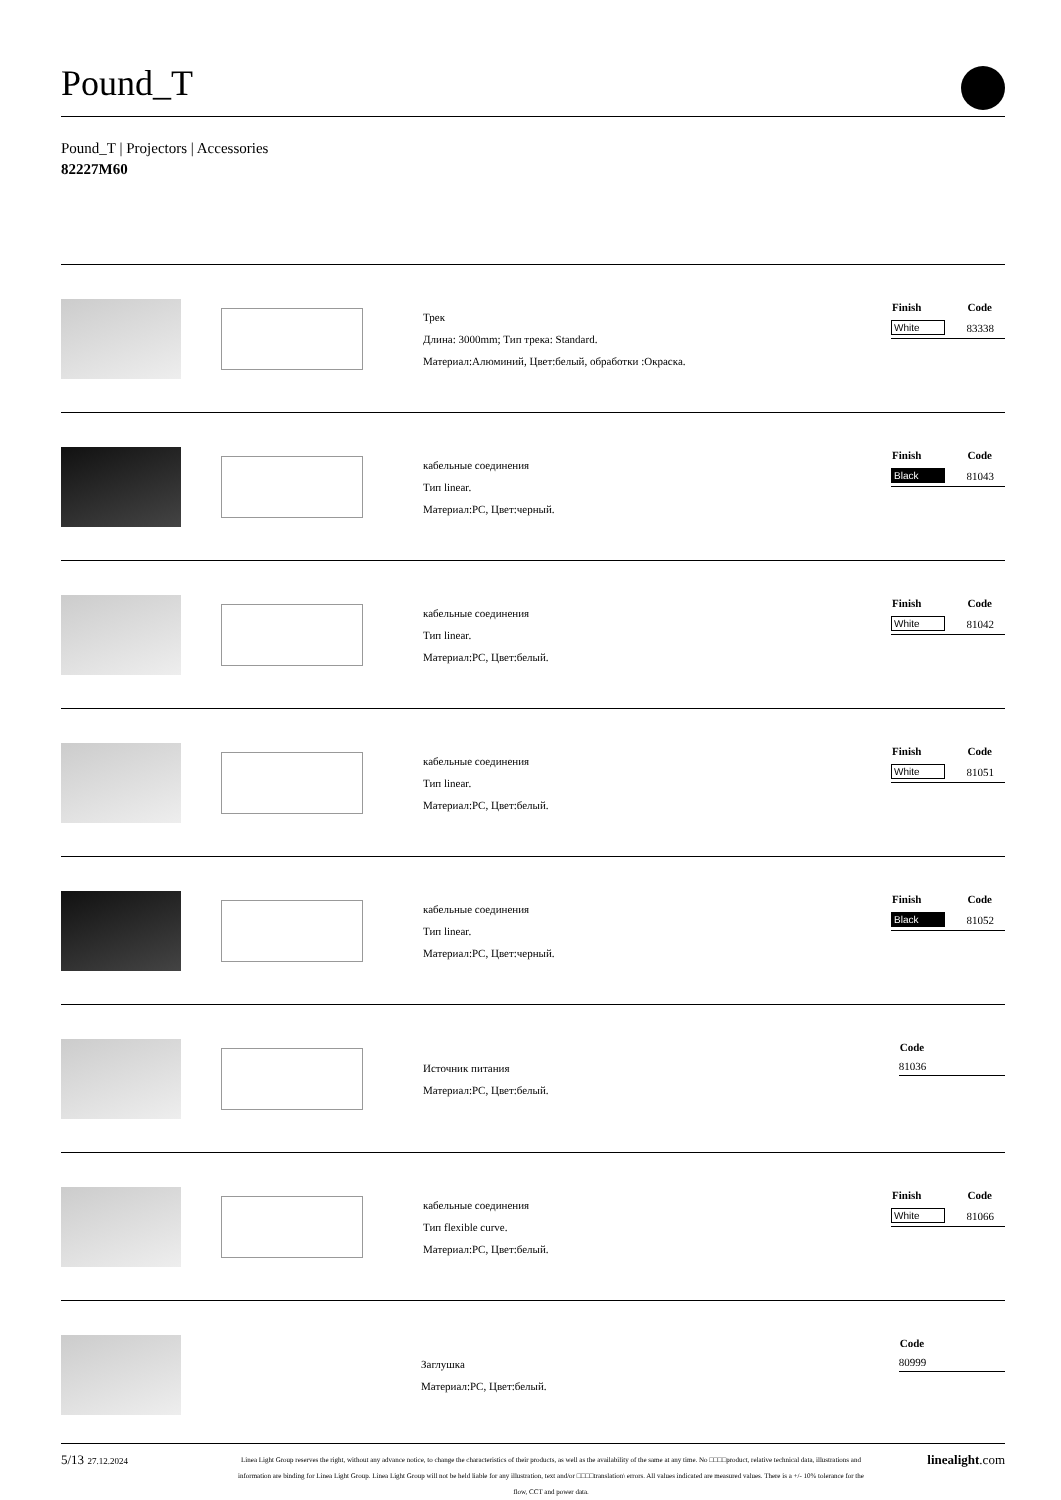Pound_T
Pound_T | Projectors | Accessories
82227M60
Трек
Длина: 3000mm; Тип трека: Standard.
Материал:Алюминий, Цвет:белый, обработки :Окраска.
| Finish | Code |
| --- | --- |
| White | 83338 |
кабельные соединения
Тип linear.
Материал:PC, Цвет:черный.
| Finish | Code |
| --- | --- |
| Black | 81043 |
кабельные соединения
Тип linear.
Материал:PC, Цвет:белый.
| Finish | Code |
| --- | --- |
| White | 81042 |
кабельные соединения
Тип linear.
Материал:PC, Цвет:белый.
| Finish | Code |
| --- | --- |
| White | 81051 |
кабельные соединения
Тип linear.
Материал:PC, Цвет:черный.
| Finish | Code |
| --- | --- |
| Black | 81052 |
Источник питания
Материал:PC, Цвет:белый.
| | Code |
| --- | --- |
| | 81036 |
кабельные соединения
Тип flexible curve.
Материал:PC, Цвет:белый.
| Finish | Code |
| --- | --- |
| White | 81066 |
Заглушка
Материал:PC, Цвет:белый.
| | Code |
| --- | --- |
| | 80999 |
5/13 27.12.2024
Linea Light Group reserves the right, without any advance notice, to change the characteristics of their products, as well as the availability of the same at any time. No □□□□product, relative technical data, illustrations and information are binding for Linea Light Group. Linea Light Group will not be held liable for any illustration, text and/or □□□□translation\ errors. All values indicated are measured values. There is a +/- 10% tolerance for the flow, CCT and power data.
linealight.com